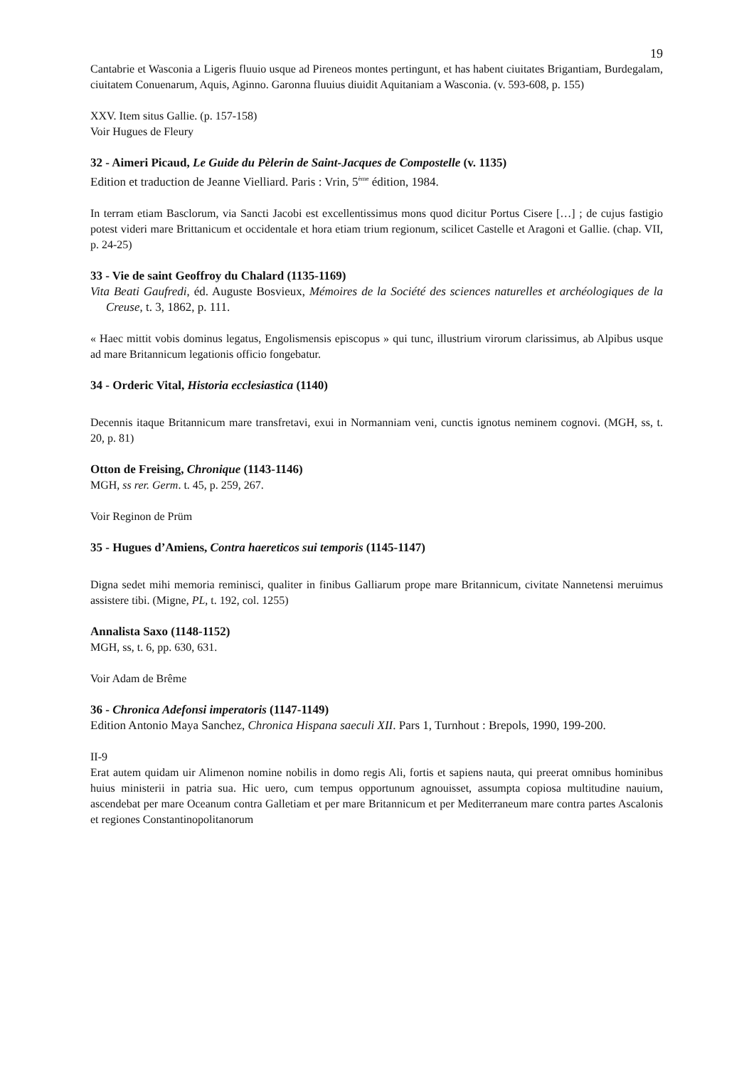19
Cantabrie et Wasconia a Ligeris fluuio usque ad Pireneos montes pertingunt, et has habent ciuitates Brigantiam, Burdegalam, ciuitatem Conuenarum, Aquis, Aginno. Garonna fluuius diuidit Aquitaniam a Wasconia. (v. 593-608, p. 155)
XXV. Item situs Gallie. (p. 157-158)
Voir Hugues de Fleury
32 - Aimeri Picaud, Le Guide du Pèlerin de Saint-Jacques de Compostelle (v. 1135)
Edition et traduction de Jeanne Vielliard. Paris : Vrin, 5<sup>ème</sup> édition, 1984.
In terram etiam Basclorum, via Sancti Jacobi est excellentissimus mons quod dicitur Portus Cisere […] ; de cujus fastigio potest videri mare Brittanicum et occidentale et hora etiam trium regionum, scilicet Castelle et Aragoni et Gallie. (chap. VII, p. 24-25)
33 - Vie de saint Geoffroy du Chalard (1135-1169)
Vita Beati Gaufredi, éd. Auguste Bosvieux, Mémoires de la Société des sciences naturelles et archéologiques de la Creuse, t. 3, 1862, p. 111.
« Haec mittit vobis dominus legatus, Engolismensis episcopus » qui tunc, illustrium virorum clarissimus, ab Alpibus usque ad mare Britannicum legationis officio fongebatur.
34 - Orderic Vital, Historia ecclesiastica (1140)
Decennis itaque Britannicum mare transfretavi, exui in Normanniam veni, cunctis ignotus neminem cognovi. (MGH, ss, t. 20, p. 81)
Otton de Freising, Chronique (1143-1146)
MGH, ss rer. Germ. t. 45, p. 259, 267.
Voir Reginon de Prüm
35 - Hugues d’Amiens, Contra haereticos sui temporis (1145-1147)
Digna sedet mihi memoria reminisci, qualiter in finibus Galliarum prope mare Britannicum, civitate Nannetensi meruimus assistere tibi. (Migne, PL, t. 192, col. 1255)
Annalista Saxo (1148-1152)
MGH, ss, t. 6, pp. 630, 631.
Voir Adam de Brême
36 - Chronica Adefonsi imperatoris (1147-1149)
Edition Antonio Maya Sanchez, Chronica Hispana saeculi XII. Pars 1, Turnhout : Brepols, 1990, 199-200.
II-9
Erat autem quidam uir Alimenon nomine nobilis in domo regis Ali, fortis et sapiens nauta, qui preerat omnibus hominibus huius ministerii in patria sua. Hic uero, cum tempus opportunum agnouisset, assumpta copiosa multitudine nauium, ascendebat per mare Oceanum contra Galletiam et per mare Britannicum et per Mediterraneum mare contra partes Ascalonis et regiones Constantinopolitanorum